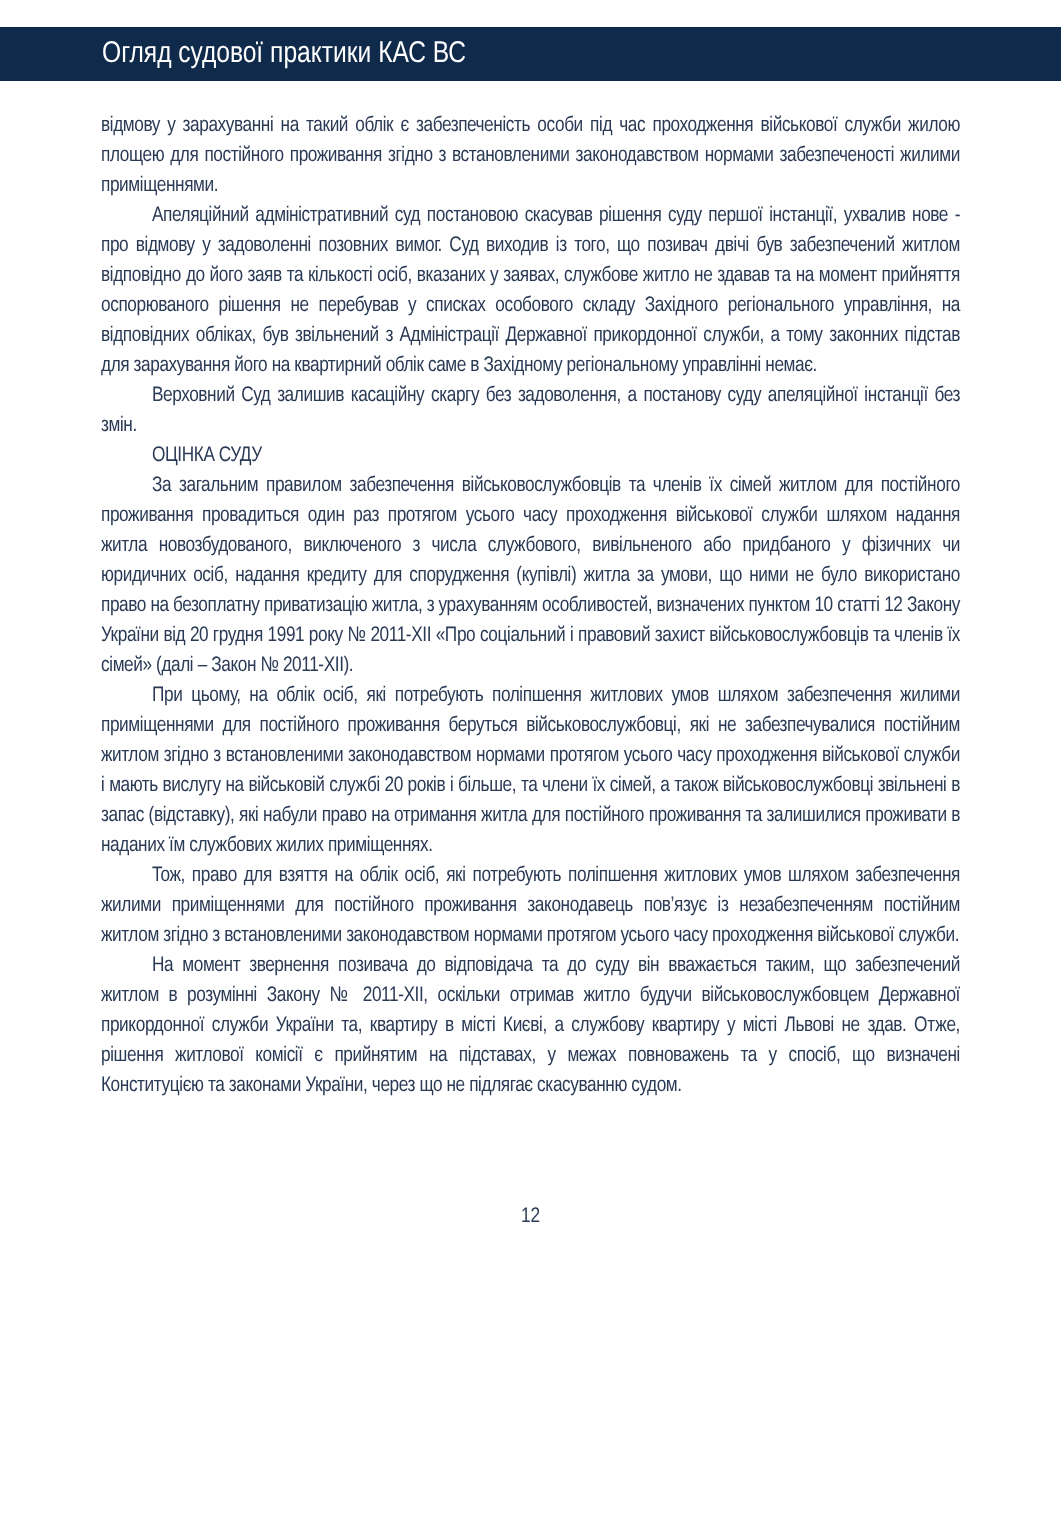Огляд судової практики КАС ВС
відмову у зарахуванні на такий облік є забезпеченість особи під час проходження військової служби жилою площею для постійного проживання згідно з встановленими законодавством нормами забезпеченості жилими приміщеннями.
Апеляційний адміністративний суд постановою скасував рішення суду першої інстанції, ухвалив нове - про відмову у задоволенні позовних вимог. Суд виходив із того, що позивач двічі був забезпечений житлом відповідно до його заяв та кількості осіб, вказаних у заявах, службове житло не здавав та на момент прийняття оспорюваного рішення не перебував у списках особового складу Західного регіонального управління, на відповідних обліках, був звільнений з Адміністрації Державної прикордонної служби, а тому законних підстав для зарахування його на квартирний облік саме в Західному регіональному управлінні немає.
Верховний Суд залишив касаційну скаргу без задоволення, а постанову суду апеляційної інстанції без змін.
ОЦІНКА СУДУ
За загальним правилом забезпечення військовослужбовців та членів їх сімей житлом для постійного проживання провадиться один раз протягом усього часу проходження військової служби шляхом надання житла новозбудованого, виключеного з числа службового, вивільненого або придбаного у фізичних чи юридичних осіб, надання кредиту для спорудження (купівлі) житла за умови, що ними не було використано право на безоплатну приватизацію житла, з урахуванням особливостей, визначених пунктом 10 статті 12 Закону України від 20 грудня 1991 року № 2011-XII «Про соціальний і правовий захист військовослужбовців та членів їх сімей» (далі – Закон № 2011-XII).
При цьому, на облік осіб, які потребують поліпшення житлових умов шляхом забезпечення жилими приміщеннями для постійного проживання беруться військовослужбовці, які не забезпечувалися постійним житлом згідно з встановленими законодавством нормами протягом усього часу проходження військової служби і мають вислугу на військовій службі 20 років і більше, та члени їх сімей, а також військовослужбовці звільнені в запас (відставку), які набули право на отримання житла для постійного проживання та залишилися проживати в наданих їм службових жилих приміщеннях.
Тож, право для взяття на облік осіб, які потребують поліпшення житлових умов шляхом забезпечення жилими приміщеннями для постійного проживання законодавець пов’язує із незабезпеченням постійним житлом згідно з встановленими законодавством нормами протягом усього часу проходження військової служби.
На момент звернення позивача до відповідача та до суду він вважається таким, що забезпечений житлом в розумінні Закону № 2011-XII, оскільки отримав житло будучи військовослужбовцем Державної прикордонної служби України та, квартиру в місті Києві, а службову квартиру у місті Львові не здав. Отже, рішення житлової комісії є прийнятим на підставах, у межах повноважень та у спосіб, що визначені Конституцією та законами України, через що не підлягає скасуванню судом.
12